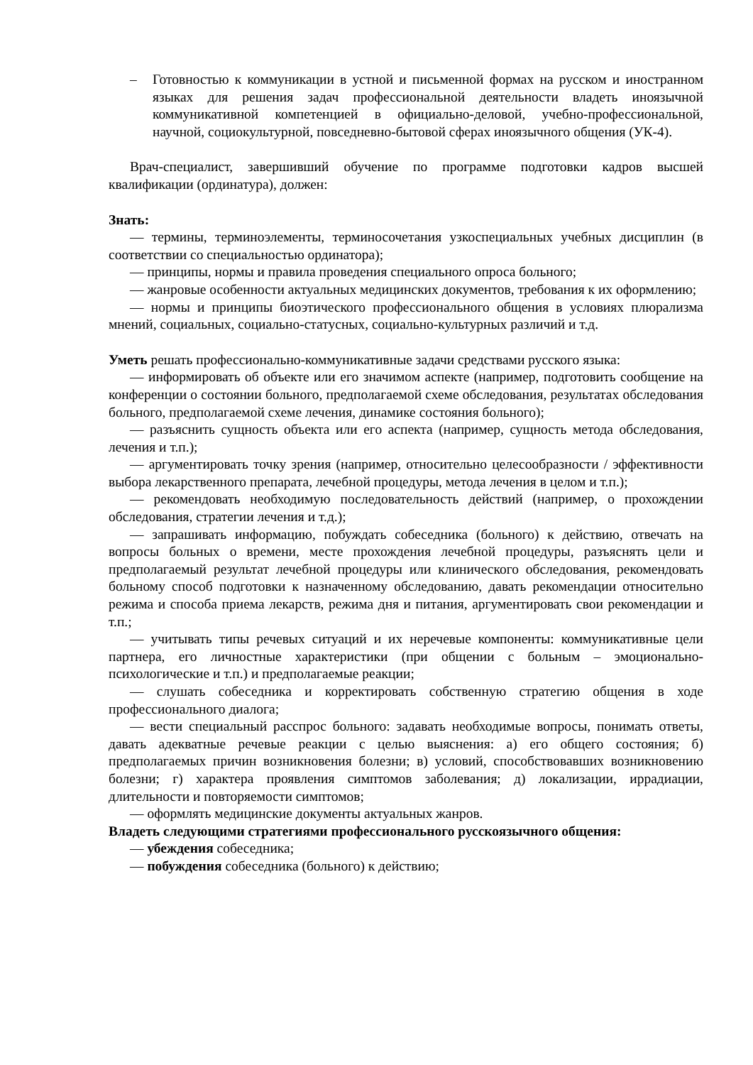– Готовностью к коммуникации в устной и письменной формах на русском и иностранном языках для решения задач профессиональной деятельности владеть иноязычной коммуникативной компетенцией в официально-деловой, учебно-профессиональной, научной, социокультурной, повседневно-бытовой сферах иноязычного общения (УК-4).
Врач-специалист, завершивший обучение по программе подготовки кадров высшей квалификации (ординатура), должен:
Знать:
— термины, терминоэлементы, терминосочетания узкоспециальных учебных дисциплин (в соответствии со специальностью ординатора);
— принципы, нормы и правила проведения специального опроса больного;
— жанровые особенности актуальных медицинских документов, требования к их оформлению;
— нормы и принципы биоэтического профессионального общения в условиях плюрализма мнений, социальных, социально-статусных, социально-культурных различий и т.д.
Уметь решать профессионально-коммуникативные задачи средствами русского языка:
— информировать об объекте или его значимом аспекте (например, подготовить сообщение на конференции о состоянии больного, предполагаемой схеме обследования, результатах обследования больного, предполагаемой схеме лечения, динамике состояния больного);
— разъяснить сущность объекта или его аспекта (например, сущность метода обследования, лечения и т.п.);
— аргументировать точку зрения (например, относительно целесообразности / эффективности выбора лекарственного препарата, лечебной процедуры, метода лечения в целом и т.п.);
— рекомендовать необходимую последовательность действий (например, о прохождении обследования, стратегии лечения и т.д.);
— запрашивать информацию, побуждать собеседника (больного) к действию, отвечать на вопросы больных о времени, месте прохождения лечебной процедуры, разъяснять цели и предполагаемый результат лечебной процедуры или клинического обследования, рекомендовать больному способ подготовки к назначенному обследованию, давать рекомендации относительно режима и способа приема лекарств, режима дня и питания, аргументировать свои рекомендации и т.п.;
— учитывать типы речевых ситуаций и их неречевые компоненты: коммуникативные цели партнера, его личностные характеристики (при общении с больным – эмоционально-психологические и т.п.) и предполагаемые реакции;
— слушать собеседника и корректировать собственную стратегию общения в ходе профессионального диалога;
— вести специальный расспрос больного: задавать необходимые вопросы, понимать ответы, давать адекватные речевые реакции с целью выяснения: а) его общего состояния; б) предполагаемых причин возникновения болезни; в) условий, способствовавших возникновению болезни; г) характера проявления симптомов заболевания; д) локализации, иррадиации, длительности и повторяемости симптомов;
— оформлять медицинские документы актуальных жанров.
Владеть следующими стратегиями профессионального русскоязычного общения:
— убеждения собеседника;
— побуждения собеседника (больного) к действию;